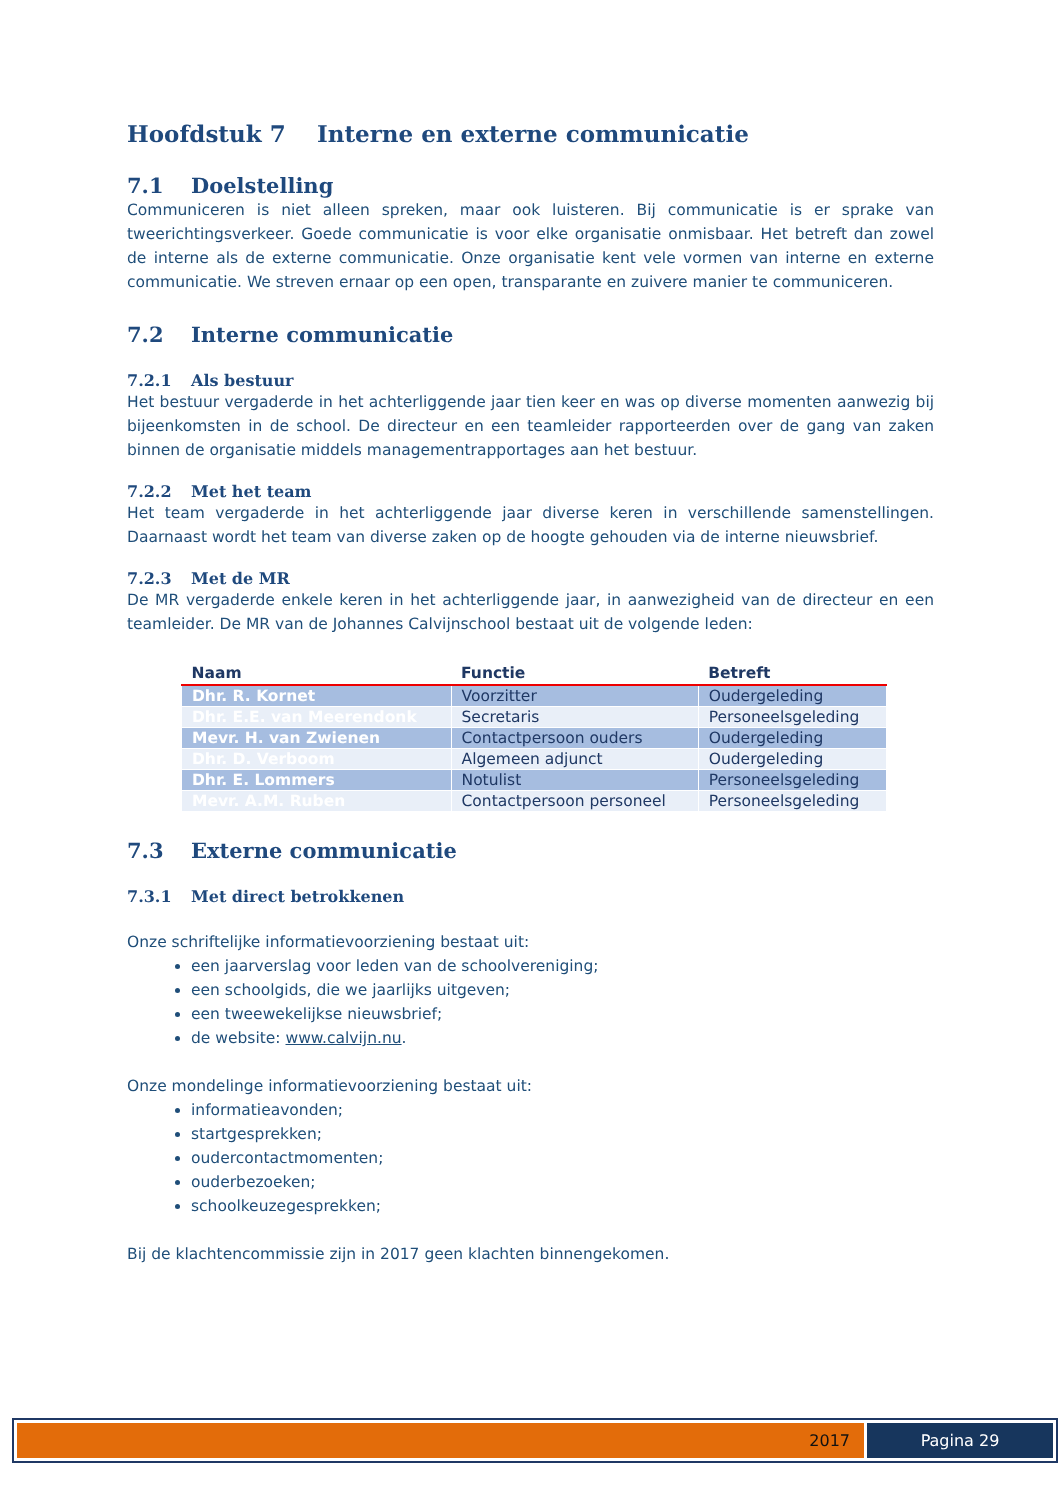Hoofdstuk 7 Interne en externe communicatie
7.1 Doelstelling
Communiceren is niet alleen spreken, maar ook luisteren. Bij communicatie is er sprake van tweerichtingsverkeer. Goede communicatie is voor elke organisatie onmisbaar. Het betreft dan zowel de interne als de externe communicatie. Onze organisatie kent vele vormen van interne en externe communicatie. We streven ernaar op een open, transparante en zuivere manier te communiceren.
7.2 Interne communicatie
7.2.1 Als bestuur
Het bestuur vergaderde in het achterliggende jaar tien keer en was op diverse momenten aanwezig bij bijeenkomsten in de school. De directeur en een teamleider rapporteerden over de gang van zaken binnen de organisatie middels managementrapportages aan het bestuur.
7.2.2 Met het team
Het team vergaderde in het achterliggende jaar diverse keren in verschillende samenstellingen. Daarnaast wordt het team van diverse zaken op de hoogte gehouden via de interne nieuwsbrief.
7.2.3 Met de MR
De MR vergaderde enkele keren in het achterliggende jaar, in aanwezigheid van de directeur en een teamleider. De MR van de Johannes Calvijnschool bestaat uit de volgende leden:
| Naam | Functie | Betreft |
| --- | --- | --- |
| Dhr. R. Kornet | Voorzitter | Oudergeleding |
| Dhr. E.E. van Meerendonk | Secretaris | Personeelsgeleding |
| Mevr. H. van Zwienen | Contactpersoon ouders | Oudergeleding |
| Dhr. D. Verboom | Algemeen adjunct | Oudergeleding |
| Dhr. E. Lommers | Notulist | Personeelsgeleding |
| Mevr. A.M. Ruben | Contactpersoon personeel | Personeelsgeleding |
7.3 Externe communicatie
7.3.1 Met direct betrokkenen
Onze schriftelijke informatievoorziening bestaat uit:
een jaarverslag voor leden van de schoolvereniging;
een schoolgids, die we jaarlijks uitgeven;
een tweewekelijkse nieuwsbrief;
de website: www.calvijn.nu.
Onze mondelinge informatievoorziening bestaat uit:
informatieavonden;
startgesprekken;
oudercontactmomenten;
ouderbezoeken;
schoolkeuzegesprekken;
Bij de klachtencommissie zijn in 2017 geen klachten binnengekomen.
2017 Pagina 29